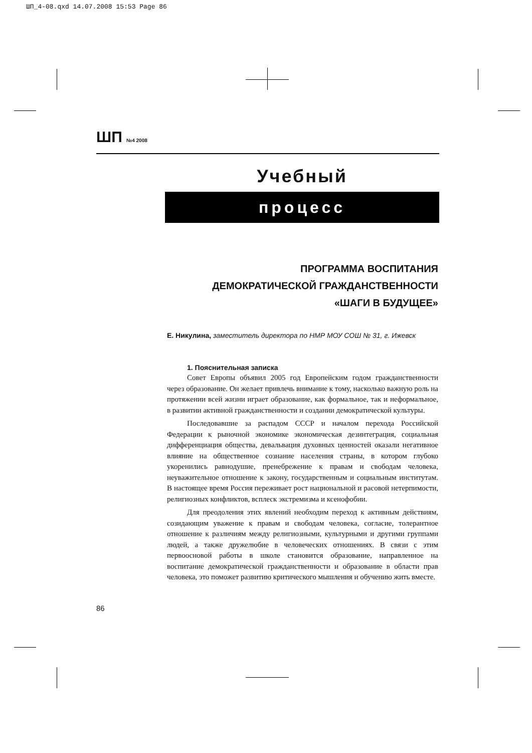ШП_4-08.qxd 14.07.2008 15:53 Page 86
ШП №4 2008
Учебный
процесс
ПРОГРАММА ВОСПИТАНИЯ
ДЕМОКРАТИЧЕСКОЙ ГРАЖДАНСТВЕННОСТИ
«ШАГИ В БУДУЩЕЕ»
Е. Никулина, заместитель директора по НМР МОУ СОШ № 31, г. Ижевск
1. Пояснительная записка
Совет Европы объявил 2005 год Европейским годом гражданственности через образование. Он желает привлечь внимание к тому, насколько важную роль на протяжении всей жизни играет образование, как формальное, так и неформальное, в развитии активной гражданственности и создании демократической культуры.
Последовавшие за распадом СССР и началом перехода Российской Федерации к рыночной экономике экономическая дезинтеграция, социальная дифференциация общества, девальвация духовных ценностей оказали негативное влияние на общественное сознание населения страны, в котором глубоко укоренились равнодушие, пренебрежение к правам и свободам человека, неуважительное отношение к закону, государственным и социальным институтам. В настоящее время Россия переживает рост национальной и расовой нетерпимости, религиозных конфликтов, всплеск экстремизма и ксенофобии.
Для преодоления этих явлений необходим переход к активным действиям, созидающим уважение к правам и свободам человека, согласие, толерантное отношение к различиям между религиозными, культурными и другими группами людей, а также дружелюбие в человеческих отношениях. В связи с этим первоосновой работы в школе становится образование, направленное на воспитание демократической гражданственности и образование в области прав человека, это поможет развитию критического мышления и обучению жить вместе.
86